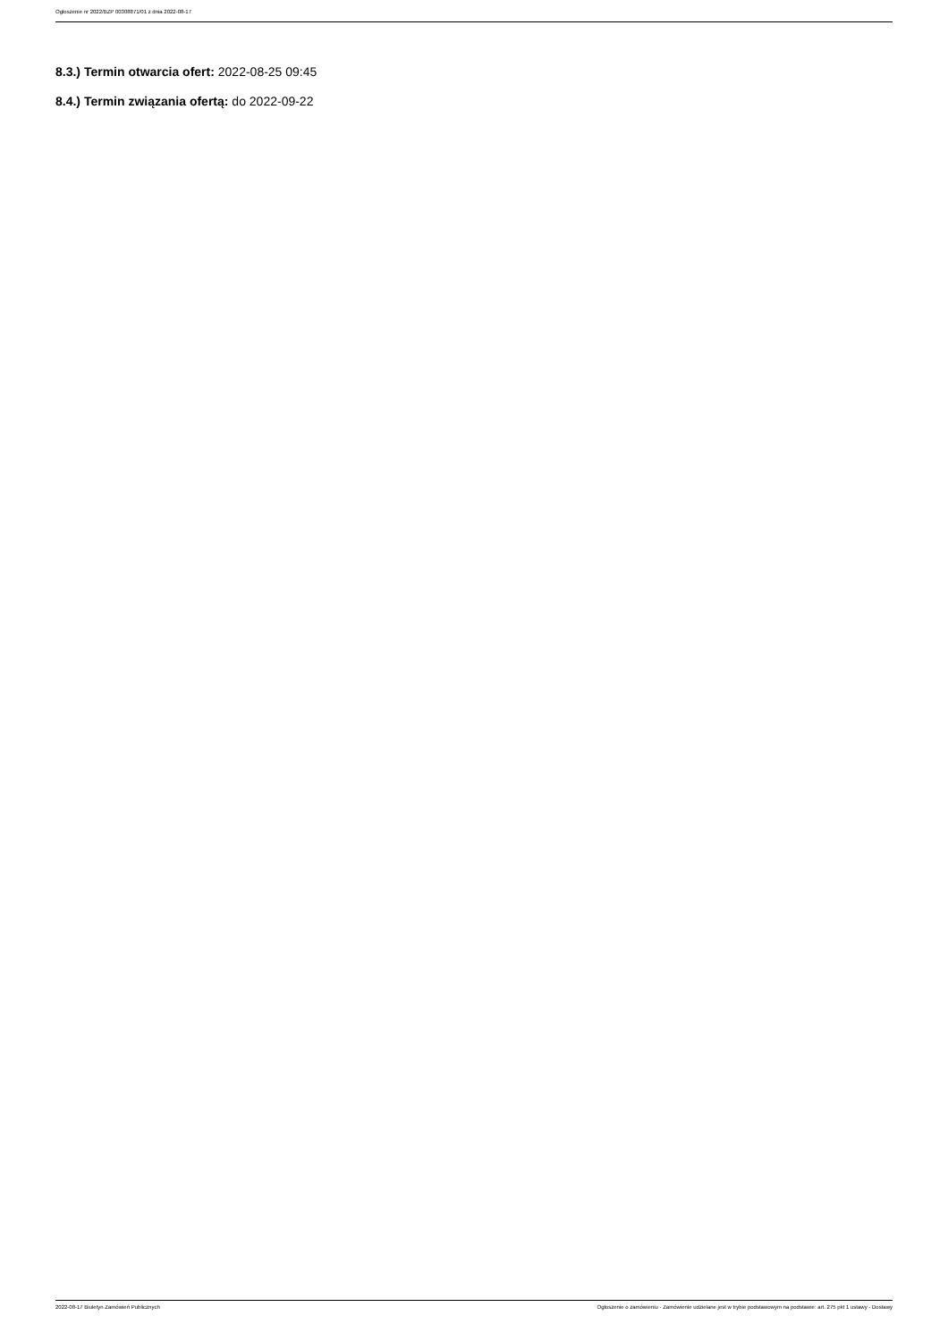Ogłoszenie nr 2022/BZP 00308871/01 z dnia 2022-08-17
8.3.) Termin otwarcia ofert: 2022-08-25 09:45
8.4.) Termin związania ofertą: do 2022-09-22
2022-08-17 Biuletyn Zamówień Publicznych Ogłoszenie o zamówieniu - Zamówienie udzielane jest w trybie podstawowym na podstawie: art. 275 pkt 1 ustawy - Dostawy